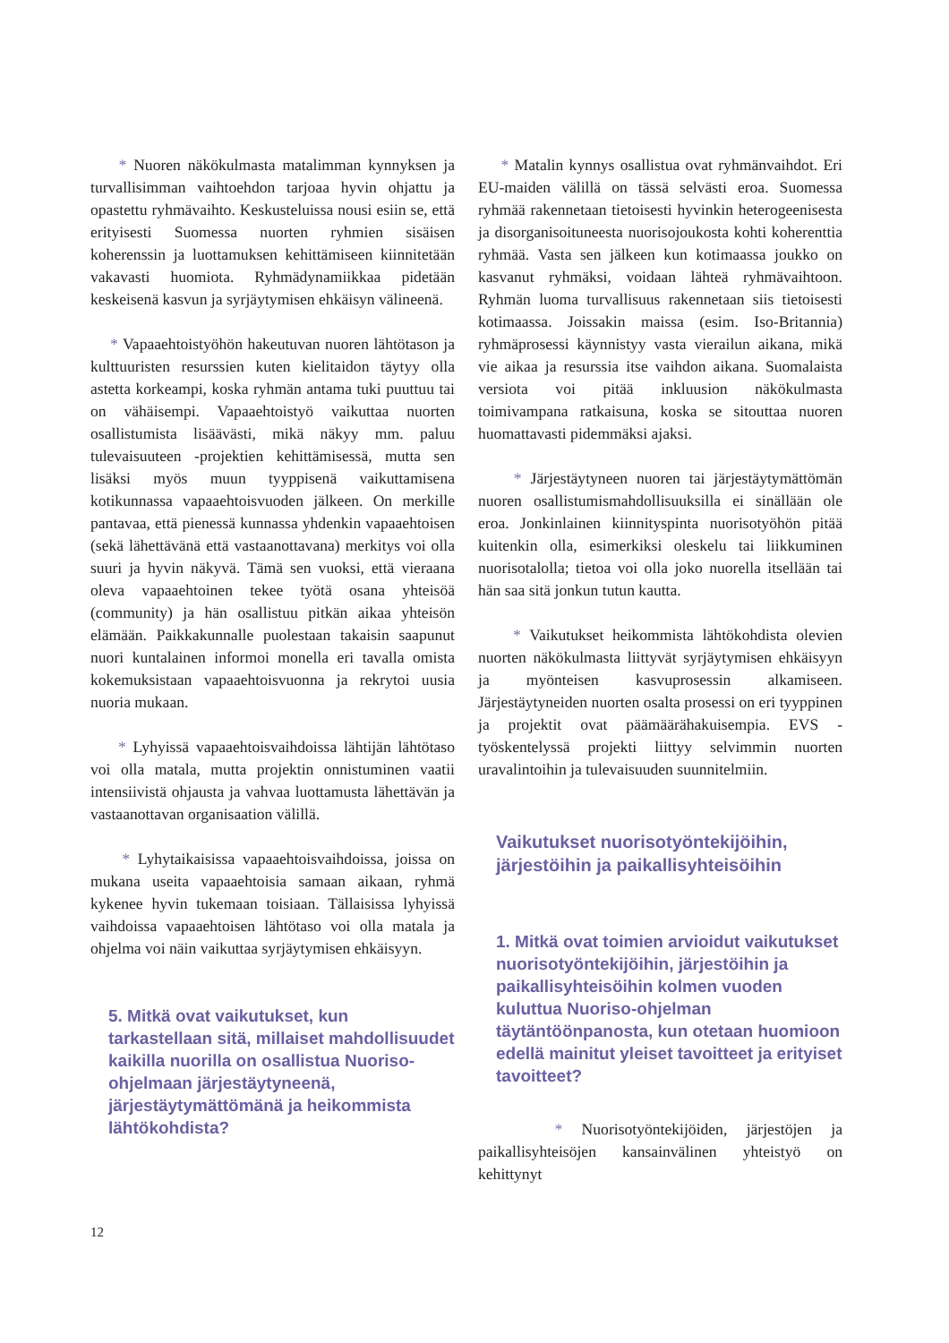* Nuoren näkökulmasta matalimman kynnyksen ja turvallisimman vaihtoehdon tarjoaa hyvin ohjattu ja opastettu ryhmävaihto. Keskusteluissa nousi esiin se, että erityisesti Suomessa nuorten ryhmien sisäisen koherenssin ja luottamuksen kehittämiseen kiinnitetään vakavasti huomiota. Ryhmädynamiikkaa pidetään keskeisenä kasvun ja syrjäytymisen ehkäisyn välineenä.
* Vapaaehtoistyöhön hakeutuvan nuoren lähtötason ja kulttuuristen resurssien kuten kielitaidon täytyy olla astetta korkeampi, koska ryhmän antama tuki puuttuu tai on vähäisempi. Vapaaehtoistyö vaikuttaa nuorten osallistumista lisäävästi, mikä näkyy mm. paluu tulevaisuuteen -projektien kehittämisessä, mutta sen lisäksi myös muun tyyppisenä vaikuttamisena kotikunnassa vapaaehtoisvuoden jälkeen. On merkille pantavaa, että pienessä kunnassa yhdenkin vapaaehtoisen (sekä lähettävänä että vastaanottavana) merkitys voi olla suuri ja hyvin näkyvä. Tämä sen vuoksi, että vieraana oleva vapaaehtoinen tekee työtä osana yhteisöä (community) ja hän osallistuu pitkän aikaa yhteisön elämään. Paikkakunnalle puolestaan takaisin saapunut nuori kuntalainen informoi monella eri tavalla omista kokemuksistaan vapaaehtoisvuonna ja rekrytoi uusia nuoria mukaan.
* Lyhyissä vapaaehtoisvaihdoissa lähtijän lähtötaso voi olla matala, mutta projektin onnistuminen vaatii intensiivistä ohjausta ja vahvaa luottamusta lähettävän ja vastaanottavan organisaation välillä.
* Lyhytaikaisissa vapaaehtoisvaihdoissa, joissa on mukana useita vapaaehtoisia samaan aikaan, ryhmä kykenee hyvin tukemaan toisiaan. Tällaisissa lyhyissä vaihdoissa vapaaehtoisen lähtötaso voi olla matala ja ohjelma voi näin vaikuttaa syrjäytymisen ehkäisyyn.
5. Mitkä ovat vaikutukset, kun tarkastellaan sitä, millaiset mahdollisuudet kaikilla nuorilla on osallistua Nuoriso-ohjelmaan järjestäytyneenä, järjestäytymättömänä ja heikommista lähtökohdista?
* Matalin kynnys osallistua ovat ryhmänvaihdot. Eri EU-maiden välillä on tässä selvästi eroa. Suomessa ryhmää rakennetaan tietoisesti hyvinkin heterogeenisesta ja disorganisoituneesta nuorisojoukosta kohti koherenttia ryhmää. Vasta sen jälkeen kun kotimaassa joukko on kasvanut ryhmäksi, voidaan lähteä ryhmävaihtoon. Ryhmän luoma turvallisuus rakennetaan siis tietoisesti kotimaassa. Joissakin maissa (esim. Iso-Britannia) ryhmäprosessi käynnistyy vasta vierailun aikana, mikä vie aikaa ja resurssia itse vaihdon aikana. Suomalaista versiota voi pitää inkluusion näkökulmasta toimivampana ratkaisuna, koska se sitouttaa nuoren huomattavasti pidemmäksi ajaksi.
* Järjestäytyneen nuoren tai järjestäytymättömän nuoren osallistumismahdollisuuksilla ei sinällään ole eroa. Jonkinlainen kiinnityspinta nuorisotyöhön pitää kuitenkin olla, esimerkiksi oleskelu tai liikkuminen nuorisotalolla; tietoa voi olla joko nuorella itsellään tai hän saa sitä jonkun tutun kautta.
* Vaikutukset heikommista lähtökohdista olevien nuorten näkökulmasta liittyvät syrjäytymisen ehkäisyyn ja myönteisen kasvuprosessin alkamiseen. Järjestäytyneiden nuorten osalta prosessi on eri tyyppinen ja projektit ovat päämäärähakuisempia. EVS -työskentelyssä projekti liittyy selvimmin nuorten uravalintoihin ja tulevaisuuden suunnitelmiin.
Vaikutukset nuorisotyöntekijöihin, järjestöihin ja paikallisyhteisöihin
1. Mitkä ovat toimien arvioidut vaikutukset nuorisotyöntekijöihin, järjestöihin ja paikallisyhteisöihin kolmen vuoden kuluttua Nuoriso-ohjelman täytäntöönpanosta, kun otetaan huomioon edellä mainitut yleiset tavoitteet ja erityiset tavoitteet?
* Nuorisotyöntekijöiden, järjestöjen ja paikallisyhteisöjen kansainvälinen yhteistyö on kehittynyt
12